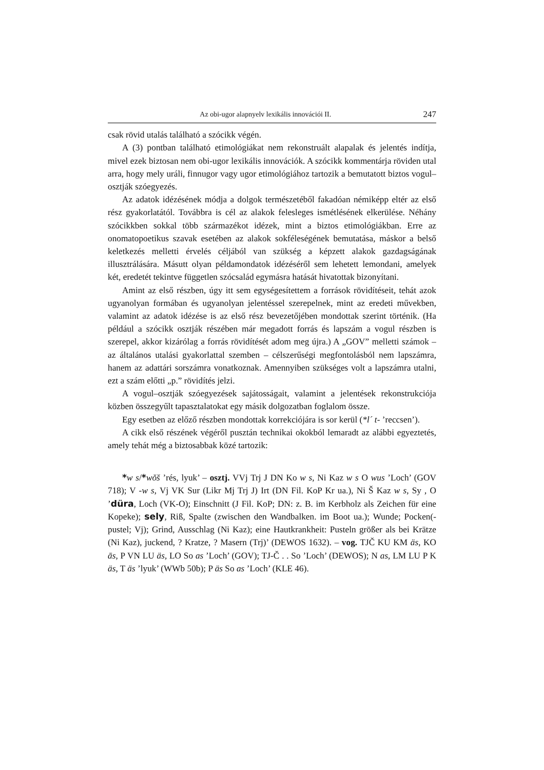Az obi-ugor alapnyelv lexikális innovációi II. 247
csak rövid utalás található a szócikk végén.
A (3) pontban található etimológiákat nem rekonstruált alapalak és jelentés indítja, mivel ezek biztosan nem obi-ugor lexikális innovációk. A szócikk kommentárja röviden utal arra, hogy mely uráli, finnugor vagy ugor etimológiához tartozik a bemutatott biztos vogul–osztják szóegyezés.
Az adatok idézésének módja a dolgok természetéből fakadóan némiképp eltér az első rész gyakorlatától. Továbbra is cél az alakok felesleges ismétlésének elkerülése. Néhány szócikkben sokkal több származékot idézek, mint a biztos etimológiákban. Erre az onomatopoetikus szavak esetében az alakok sokféleségének bemutatása, máskor a belső keletkezés melletti érvelés céljából van szükség a képzett alakok gazdagságának illusztrálására. Másutt olyan példamondatok idézéséről sem lehetett lemondani, amelyek két, eredetét tekintve független szócsalád egymásra hatását hivatottak bizonyítani.
Amint az első részben, úgy itt sem egységesítettem a források rövidítéseit, tehát azok ugyanolyan formában és ugyanolyan jelentéssel szerepelnek, mint az eredeti művekben, valamint az adatok idézése is az első rész bevezetőjében mondottak szerint történik. (Ha például a szócikk osztják részében már megadott forrás és lapszám a vogul részben is szerepel, akkor kizárólag a forrás rövidítését adom meg újra.) A „GOV” melletti számok – az általános utalási gyakorlattal szemben – célszerűségi megfontolásból nem lapszámra, hanem az adattári sorszámra vonatkoznak. Amennyiben szükséges volt a lapszámra utalni, ezt a szám előtti „p.” rövidítés jelzi.
A vogul–osztják szóegyezések sajátosságait, valamint a jelentések rekonstrukciója közben összegyűlt tapasztalatokat egy másik dolgozatban foglalom össze.
Egy esetben az előző részben mondottak korrekciójára is sor kerül (*l´ t- ’reccsen’).
A cikk első részének végéről pusztán technikai okokból lemaradt az alábbi egyeztetés, amely tehát még a biztosabbak közé tartozik:
*w s/*wŏ̆s ’rés, lyuk’ – osztj. VVj Trj J DN Ko w s, Ni Kaz w s O wus ’Loch’ (GOV 718); V -w s, Vj VK Sur (Likr Mj Trj J) Irt (DN Fil. KoP Kr ua.), Ni Š Kaz w s, Sy , O ’düra, Loch (VK-O); Einschnitt (J Fil. KoP; DN: z. B. im Kerbholz als Zeichen für eine Kopeke); sely, Riß, Spalte (zwischen den Wandbalken. im Boot ua.); Wunde; Pocken(-pustel; Vj); Grind, Ausschlag (Ni Kaz); eine Hautkrankheit: Pusteln größer als bei Krätze (Ni Kaz), juckend, ? Kratze, ? Masern (Trj)’ (DEWOS 1632). – vog. TJČ KU KM äs, KO ās, P VN LU äs, LO So as ’Loch’ (GOV); TJ-Č . . So ’Loch’ (DEWOS); N as, LM LU P K äs, T äs ’lyuk’ (WWb 50b); P äs So as ’Loch’ (KLE 46).